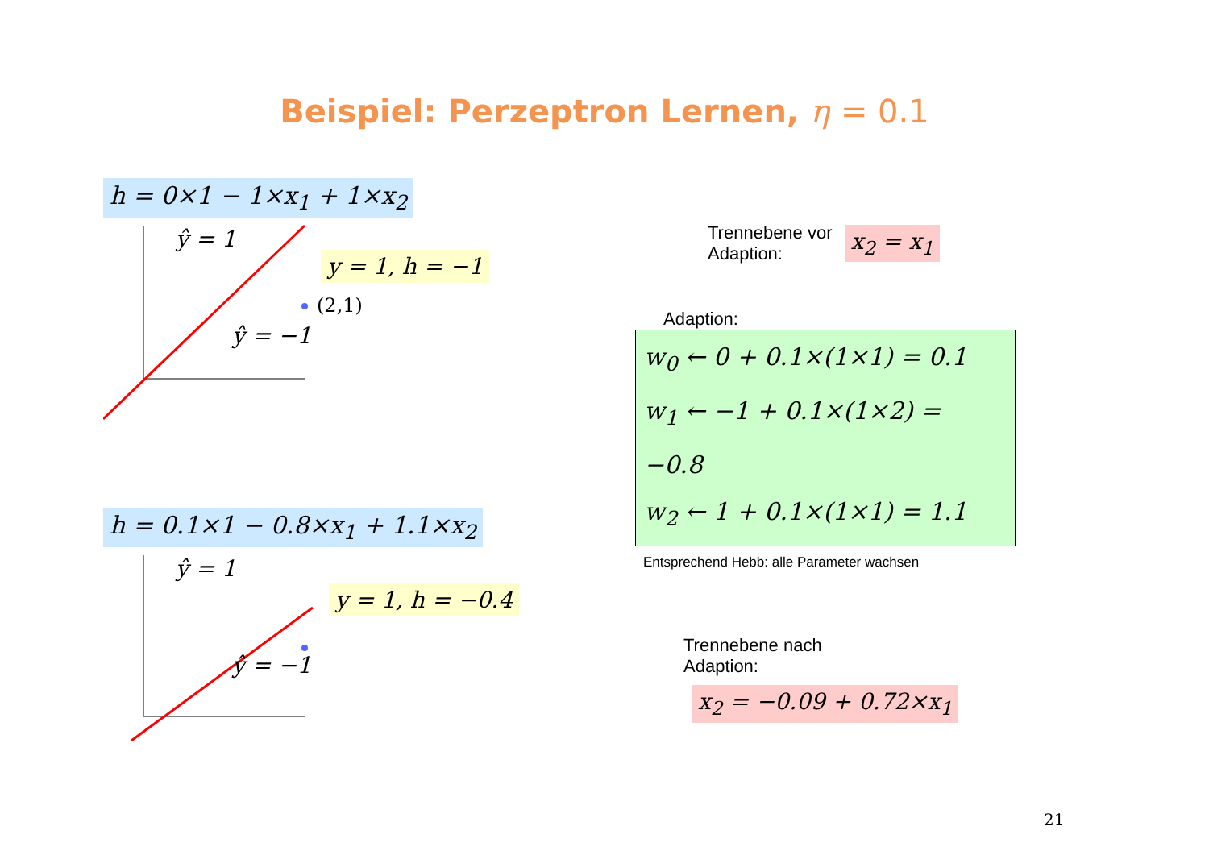Beispiel: Perzeptron Lernen, η = 0.1
h = 0×1 − 1×x<sub>1</sub> + 1×x<sub>2</sub>
ŷ = 1
y = 1, h = −1
(2,1)
ŷ = −1
h = 0.1×1 − 0.8×x<sub>1</sub> + 1.1×x<sub>2</sub>
ŷ = 1
y = 1, h = −0.4
ŷ = −1
Trennebene vor
Adaption:
x<sub>2</sub> = x<sub>1</sub>
Adaption:
w<sub>0</sub> ← 0 + 0.1×(1×1) = 0.1
w<sub>1</sub> ← −1 + 0.1×(1×2) = −0.8
w<sub>2</sub> ← 1 + 0.1×(1×1) = 1.1
Entsprechend Hebb: alle Parameter wachsen
Trennebene nach
Adaption:
x<sub>2</sub> = −0.09 + 0.72×x<sub>1</sub>
21